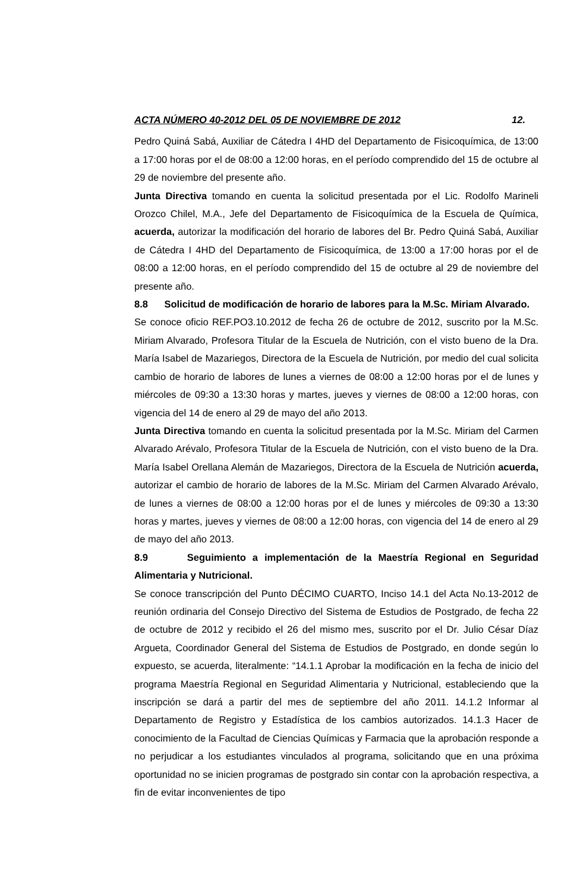ACTA NÚMERO 40-2012 DEL 05 DE NOVIEMBRE DE 2012 12.
Pedro Quiná Sabá, Auxiliar de Cátedra I 4HD del Departamento de Fisicoquímica, de 13:00 a 17:00 horas por el de 08:00 a 12:00 horas, en el período comprendido del 15 de octubre al 29 de noviembre del presente año.
Junta Directiva tomando en cuenta la solicitud presentada por el Lic. Rodolfo Marineli Orozco Chilel, M.A., Jefe del Departamento de Fisicoquímica de la Escuela de Química, acuerda, autorizar la modificación del horario de labores del Br. Pedro Quiná Sabá, Auxiliar de Cátedra I 4HD del Departamento de Fisicoquímica, de 13:00 a 17:00 horas por el de 08:00 a 12:00 horas, en el período comprendido del 15 de octubre al 29 de noviembre del presente año.
8.8 Solicitud de modificación de horario de labores para la M.Sc. Miriam Alvarado.
Se conoce oficio REF.PO3.10.2012 de fecha 26 de octubre de 2012, suscrito por la M.Sc. Miriam Alvarado, Profesora Titular de la Escuela de Nutrición, con el visto bueno de la Dra. María Isabel de Mazariegos, Directora de la Escuela de Nutrición, por medio del cual solicita cambio de horario de labores de lunes a viernes de 08:00 a 12:00 horas por el de lunes y miércoles de 09:30 a 13:30 horas y martes, jueves y viernes de 08:00 a 12:00 horas, con vigencia del 14 de enero al 29 de mayo del año 2013.
Junta Directiva tomando en cuenta la solicitud presentada por la M.Sc. Miriam del Carmen Alvarado Arévalo, Profesora Titular de la Escuela de Nutrición, con el visto bueno de la Dra. María Isabel Orellana Alemán de Mazariegos, Directora de la Escuela de Nutrición acuerda, autorizar el cambio de horario de labores de la M.Sc. Miriam del Carmen Alvarado Arévalo, de lunes a viernes de 08:00 a 12:00 horas por el de lunes y miércoles de 09:30 a 13:30 horas y martes, jueves y viernes de 08:00 a 12:00 horas, con vigencia del 14 de enero al 29 de mayo del año 2013.
8.9 Seguimiento a implementación de la Maestría Regional en Seguridad Alimentaria y Nutricional.
Se conoce transcripción del Punto DÉCIMO CUARTO, Inciso 14.1 del Acta No.13-2012 de reunión ordinaria del Consejo Directivo del Sistema de Estudios de Postgrado, de fecha 22 de octubre de 2012 y recibido el 26 del mismo mes, suscrito por el Dr. Julio César Díaz Argueta, Coordinador General del Sistema de Estudios de Postgrado, en donde según lo expuesto, se acuerda, literalmente: “14.1.1 Aprobar la modificación en la fecha de inicio del programa Maestría Regional en Seguridad Alimentaria y Nutricional, estableciendo que la inscripción se dará a partir del mes de septiembre del año 2011. 14.1.2 Informar al Departamento de Registro y Estadística de los cambios autorizados. 14.1.3 Hacer de conocimiento de la Facultad de Ciencias Químicas y Farmacia que la aprobación responde a no perjudicar a los estudiantes vinculados al programa, solicitando que en una próxima oportunidad no se inicien programas de postgrado sin contar con la aprobación respectiva, a fin de evitar inconvenientes de tipo